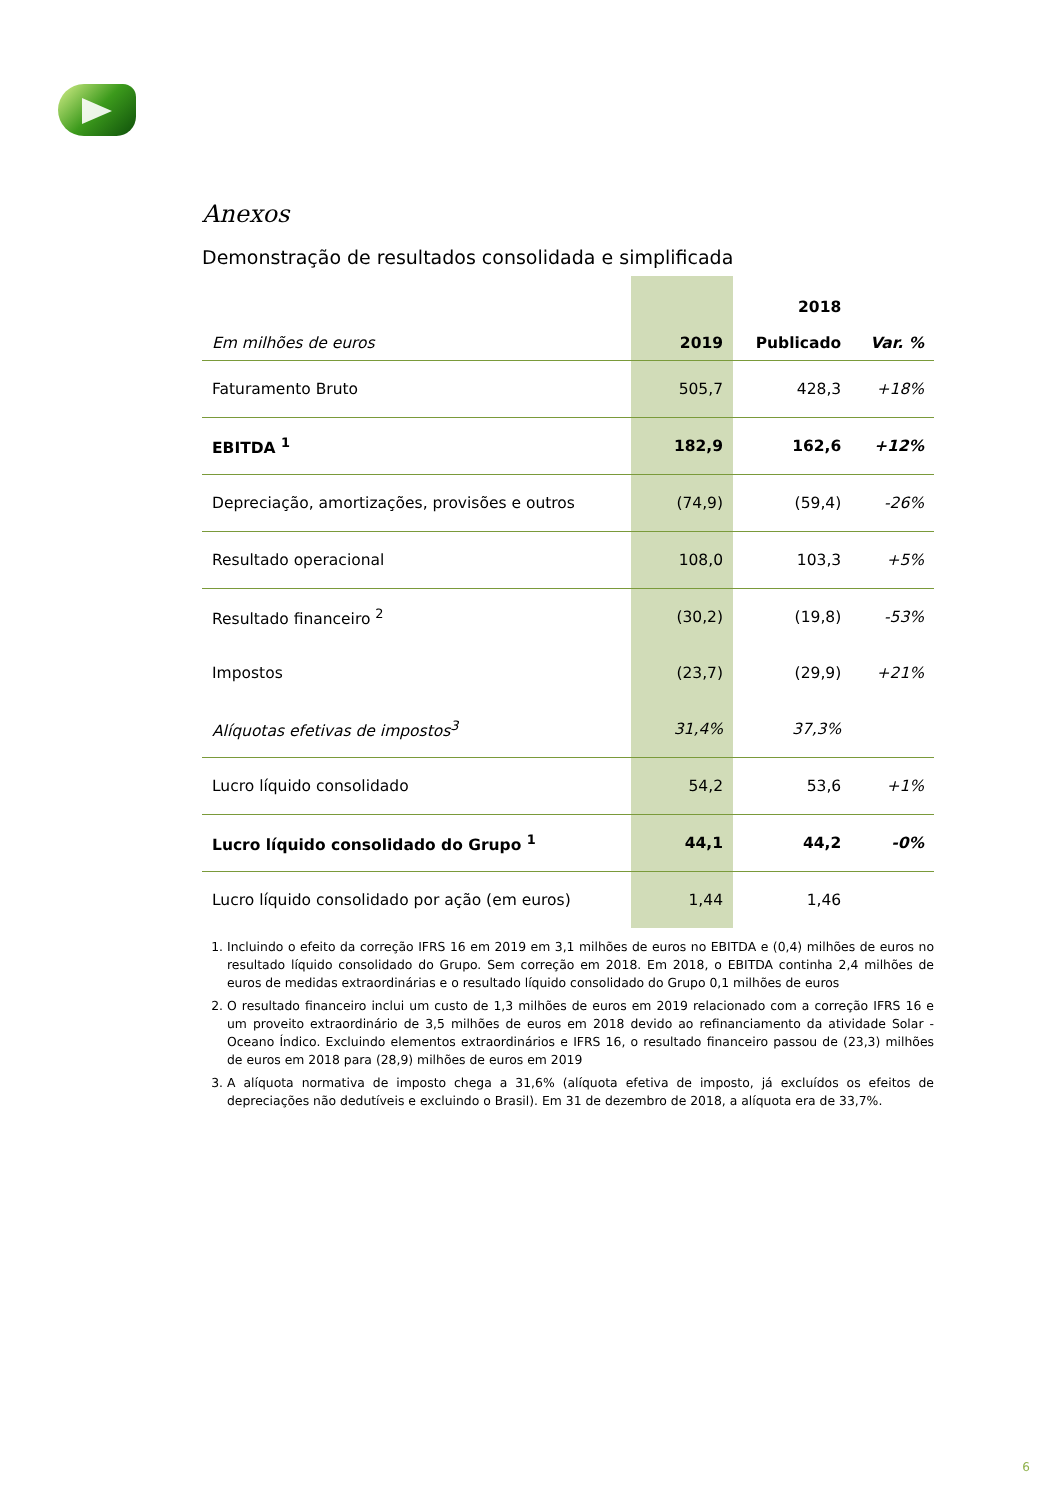Anexos
Demonstração de resultados consolidada e simplificada
| Em milhões de euros | 2019 | 2018 Publicado | Var. % |
| --- | --- | --- | --- |
| Faturamento Bruto | 505,7 | 428,3 | +18% |
| EBITDA <sup>1</sup> | 182,9 | 162,6 | +12% |
| Depreciação, amortizações, provisões e outros | (74,9) | (59,4) | -26% |
| Resultado operacional | 108,0 | 103,3 | +5% |
| Resultado financeiro <sup>2</sup> | (30,2) | (19,8) | -53% |
| Impostos | (23,7) | (29,9) | +21% |
| Alíquotas efetivas de impostos<sup>3</sup> | 31,4% | 37,3% | |
| Lucro líquido consolidado | 54,2 | 53,6 | +1% |
| Lucro líquido consolidado do Grupo <sup>1</sup> | 44,1 | 44,2 | -0% |
| Lucro líquido consolidado por ação (em euros) | 1,44 | 1,46 | |
1. Incluindo o efeito da correção IFRS 16 em 2019 em 3,1 milhões de euros no EBITDA e (0,4) milhões de euros no resultado líquido consolidado do Grupo. Sem correção em 2018. Em 2018, o EBITDA continha 2,4 milhões de euros de medidas extraordinárias e o resultado líquido consolidado do Grupo 0,1 milhões de euros
2. O resultado financeiro inclui um custo de 1,3 milhões de euros em 2019 relacionado com a correção IFRS 16 e um proveito extraordinário de 3,5 milhões de euros em 2018 devido ao refinanciamento da atividade Solar - Oceano Índico. Excluindo elementos extraordinários e IFRS 16, o resultado financeiro passou de (23,3) milhões de euros em 2018 para (28,9) milhões de euros em 2019
3. A alíquota normativa de imposto chega a 31,6% (alíquota efetiva de imposto, já excluídos os efeitos de depreciações não dedutíveis e excluindo o Brasil). Em 31 de dezembro de 2018, a alíquota era de 33,7%.
6